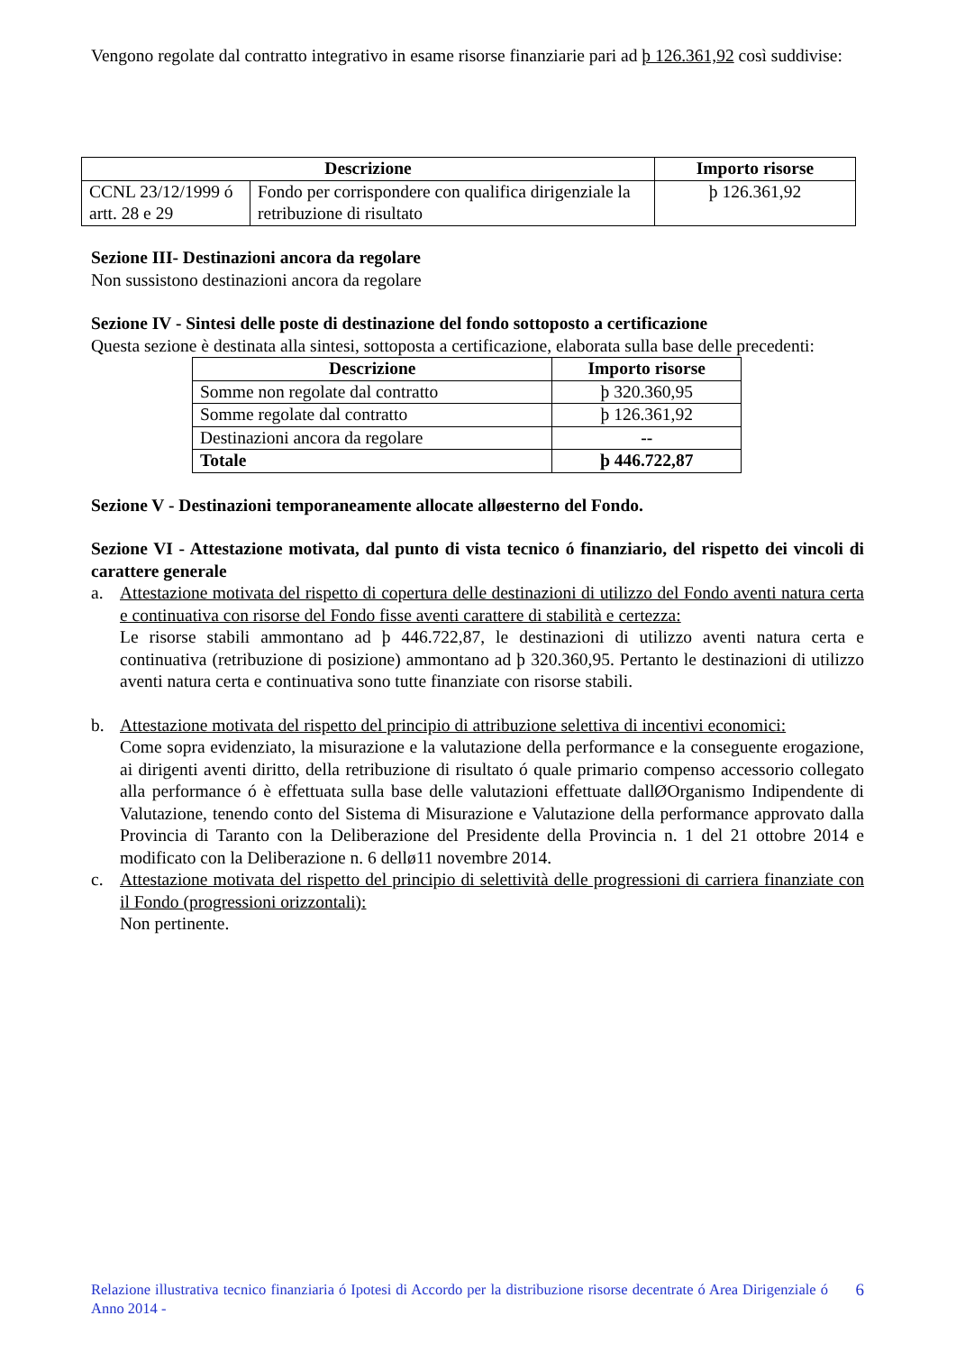Vengono regolate dal contratto integrativo in esame risorse finanziarie pari ad þ 126.361,92 così suddivise:
| Descrizione | | Importo risorse |
| --- | --- | --- |
| CCNL 23/12/1999 ó artt. 28 e 29 | Fondo per corrispondere con qualifica dirigenziale la retribuzione di risultato | þ 126.361,92 |
Sezione III- Destinazioni ancora da regolare
Non sussistono destinazioni ancora da regolare
Sezione IV - Sintesi delle poste di destinazione del fondo sottoposto a certificazione
Questa sezione è destinata alla sintesi, sottoposta a certificazione, elaborata sulla base delle precedenti:
| Descrizione | Importo risorse |
| --- | --- |
| Somme non regolate dal contratto | þ 320.360,95 |
| Somme regolate dal contratto | þ 126.361,92 |
| Destinazioni ancora da regolare | -- |
| Totale | þ 446.722,87 |
Sezione V - Destinazioni temporaneamente allocate alløesterno del Fondo.
Sezione VI - Attestazione motivata, dal punto di vista tecnico ó finanziario, del rispetto dei vincoli di carattere generale
a. Attestazione motivata del rispetto di copertura delle destinazioni di utilizzo del Fondo aventi natura certa e continuativa con risorse del Fondo fisse aventi carattere di stabilità e certezza:
Le risorse stabili ammontano ad þ 446.722,87, le destinazioni di utilizzo aventi natura certa e continuativa (retribuzione di posizione) ammontano ad þ 320.360,95. Pertanto le destinazioni di utilizzo aventi natura certa e continuativa sono tutte finanziate con risorse stabili.
b. Attestazione motivata del rispetto del principio di attribuzione selettiva di incentivi economici:
Come sopra evidenziato, la misurazione e la valutazione della performance e la conseguente erogazione, ai dirigenti aventi diritto, della retribuzione di risultato ó quale primario compenso accessorio collegato alla performance ó è effettuata sulla base delle valutazioni effettuate dallØOrganismo Indipendente di Valutazione, tenendo conto del Sistema di Misurazione e Valutazione della performance approvato dalla Provincia di Taranto con la Deliberazione del Presidente della Provincia n. 1 del 21 ottobre 2014 e modificato con la Deliberazione n. 6 dellø11 novembre 2014.
c. Attestazione motivata del rispetto del principio di selettività delle progressioni di carriera finanziate con il Fondo (progressioni orizzontali):
Non pertinente.
Relazione illustrativa tecnico finanziaria ó Ipotesi di Accordo per la distribuzione risorse decentrate ó Area Dirigenziale ó Anno 2014 -
6